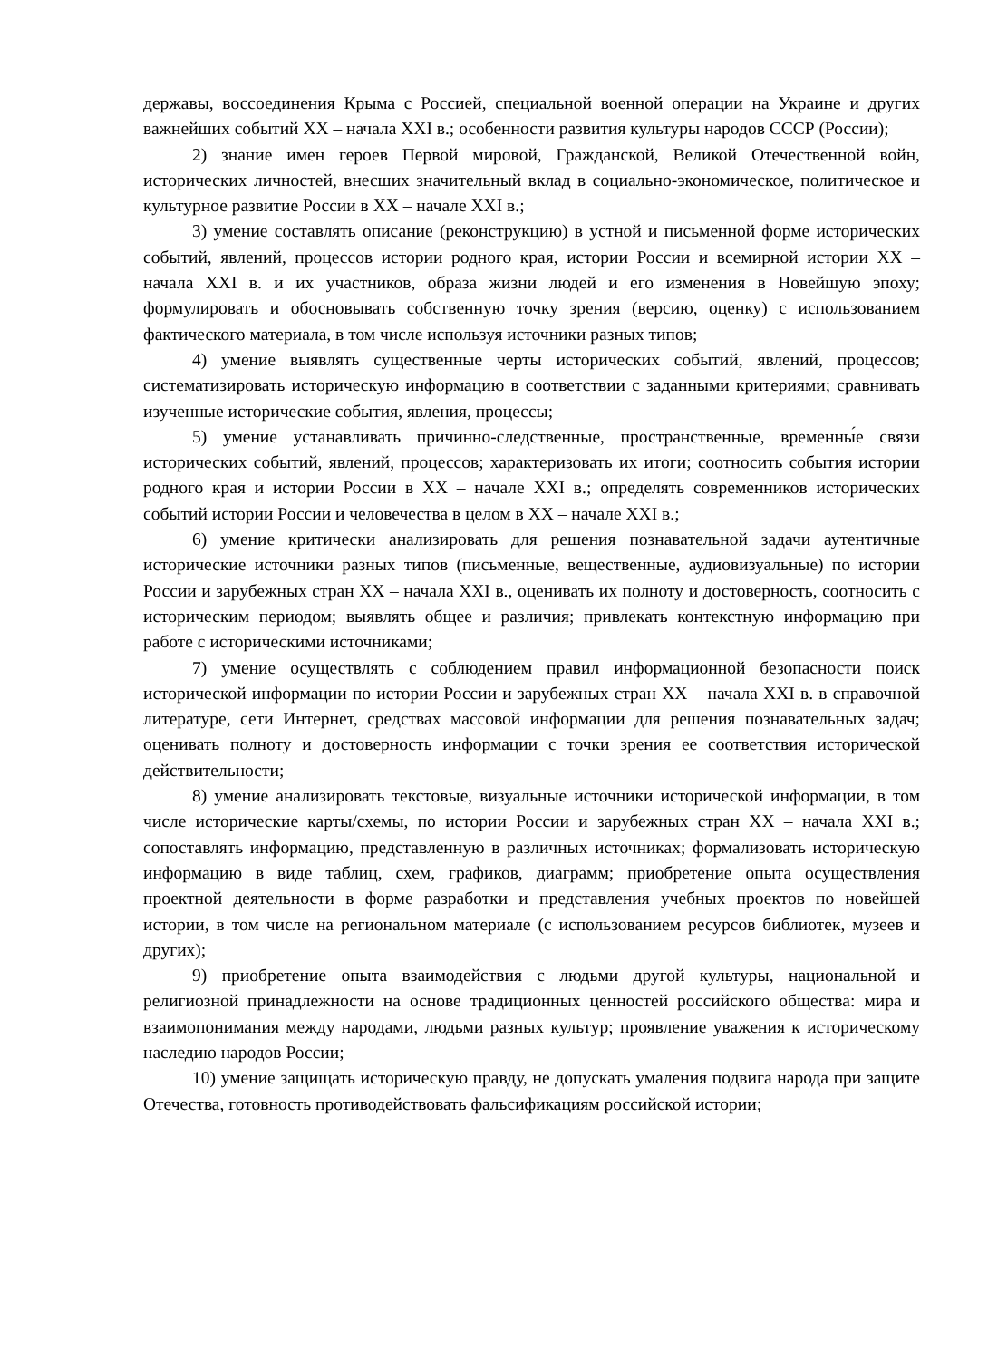державы, воссоединения Крыма с Россией, специальной военной операции на Украине и других важнейших событий XX – начала XXI в.; особенности развития культуры народов СССР (России);
2) знание имен героев Первой мировой, Гражданской, Великой Отечественной войн, исторических личностей, внесших значительный вклад в социально-экономическое, политическое и культурное развитие России в XX – начале XXI в.;
3) умение составлять описание (реконструкцию) в устной и письменной форме исторических событий, явлений, процессов истории родного края, истории России и всемирной истории XX – начала XXI в. и их участников, образа жизни людей и его изменения в Новейшую эпоху; формулировать и обосновывать собственную точку зрения (версию, оценку) с использованием фактического материала, в том числе используя источники разных типов;
4) умение выявлять существенные черты исторических событий, явлений, процессов; систематизировать историческую информацию в соответствии с заданными критериями; сравнивать изученные исторические события, явления, процессы;
5) умение устанавливать причинно-следственные, пространственные, временны́е связи исторических событий, явлений, процессов; характеризовать их итоги; соотносить события истории родного края и истории России в XX – начале XXI в.; определять современников исторических событий истории России и человечества в целом в XX – начале XXI в.;
6) умение критически анализировать для решения познавательной задачи аутентичные исторические источники разных типов (письменные, вещественные, аудиовизуальные) по истории России и зарубежных стран XX – начала XXI в., оценивать их полноту и достоверность, соотносить с историческим периодом; выявлять общее и различия; привлекать контекстную информацию при работе с историческими источниками;
7) умение осуществлять с соблюдением правил информационной безопасности поиск исторической информации по истории России и зарубежных стран XX – начала XXI в. в справочной литературе, сети Интернет, средствах массовой информации для решения познавательных задач; оценивать полноту и достоверность информации с точки зрения ее соответствия исторической действительности;
8) умение анализировать текстовые, визуальные источники исторической информации, в том числе исторические карты/схемы, по истории России и зарубежных стран XX – начала XXI в.; сопоставлять информацию, представленную в различных источниках; формализовать историческую информацию в виде таблиц, схем, графиков, диаграмм; приобретение опыта осуществления проектной деятельности в форме разработки и представления учебных проектов по новейшей истории, в том числе на региональном материале (с использованием ресурсов библиотек, музеев и других);
9) приобретение опыта взаимодействия с людьми другой культуры, национальной и религиозной принадлежности на основе традиционных ценностей российского общества: мира и взаимопонимания между народами, людьми разных культур; проявление уважения к историческому наследию народов России;
10) умение защищать историческую правду, не допускать умаления подвига народа при защите Отечества, готовность противодействовать фальсификациям российской истории;